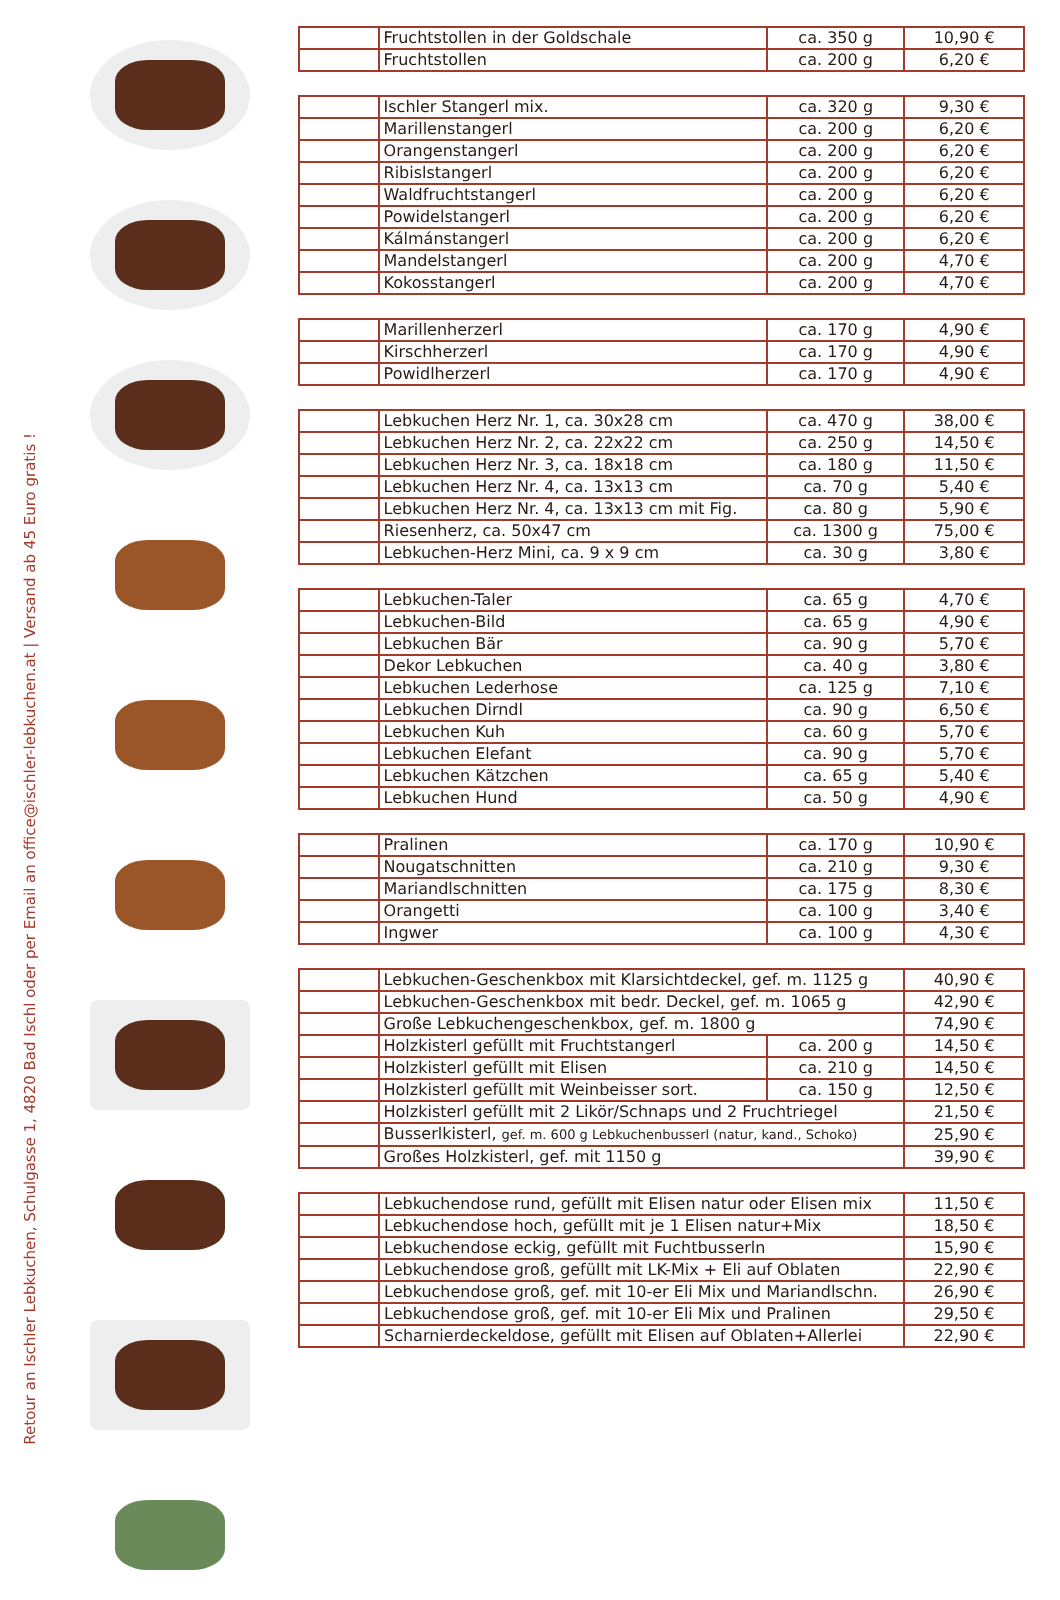Retour an Ischler Lebkuchen, Schulgasse 1, 4820 Bad Ischl oder per Email an office@ischler-lebkuchen.at | Versand ab 45 Euro gratis !
| | Fruchtstollen in der Goldschale | ca. 350 g | 10,90 € |
| | Fruchtstollen | ca. 200 g | 6,20 € |
| | Ischler Stangerl mix. | ca. 320 g | 9,30 € |
| | Marillenstangerl | ca. 200 g | 6,20 € |
| | Orangenstangerl | ca. 200 g | 6,20 € |
| | Ribislstangerl | ca. 200 g | 6,20 € |
| | Waldfruchtstangerl | ca. 200 g | 6,20 € |
| | Powidelstangerl | ca. 200 g | 6,20 € |
| | Kálmánstangerl | ca. 200 g | 6,20 € |
| | Mandelstangerl | ca. 200 g | 4,70 € |
| | Kokosstangerl | ca. 200 g | 4,70 € |
| | Marillenherzerl | ca. 170 g | 4,90 € |
| | Kirschherzerl | ca. 170 g | 4,90 € |
| | Powidlherzerl | ca. 170 g | 4,90 € |
| | Lebkuchen Herz Nr. 1, ca. 30x28 cm | ca. 470 g | 38,00 € |
| | Lebkuchen Herz Nr. 2, ca. 22x22 cm | ca. 250 g | 14,50 € |
| | Lebkuchen Herz Nr. 3, ca. 18x18 cm | ca. 180 g | 11,50 € |
| | Lebkuchen Herz Nr. 4, ca. 13x13 cm | ca. 70 g | 5,40 € |
| | Lebkuchen Herz Nr. 4, ca. 13x13 cm mit Fig. | ca. 80 g | 5,90 € |
| | Riesenherz, ca. 50x47 cm | ca. 1300 g | 75,00 € |
| | Lebkuchen-Herz Mini, ca. 9 x 9 cm | ca. 30 g | 3,80 € |
| | Lebkuchen-Taler | ca. 65 g | 4,70 € |
| | Lebkuchen-Bild | ca. 65 g | 4,90 € |
| | Lebkuchen Bär | ca. 90 g | 5,70 € |
| | Dekor Lebkuchen | ca. 40 g | 3,80 € |
| | Lebkuchen Lederhose | ca. 125 g | 7,10 € |
| | Lebkuchen Dirndl | ca. 90 g | 6,50 € |
| | Lebkuchen Kuh | ca. 60 g | 5,70 € |
| | Lebkuchen Elefant | ca. 90 g | 5,70 € |
| | Lebkuchen Kätzchen | ca. 65 g | 5,40 € |
| | Lebkuchen Hund | ca. 50 g | 4,90 € |
| | Pralinen | ca. 170 g | 10,90 € |
| | Nougatschnitten | ca. 210 g | 9,30 € |
| | Mariandlschnitten | ca. 175 g | 8,30 € |
| | Orangetti | ca. 100 g | 3,40 € |
| | Ingwer | ca. 100 g | 4,30 € |
| | Lebkuchen-Geschenkbox mit Klarsichtdeckel, gef. m. 1125 g | | 40,90 € |
| | Lebkuchen-Geschenkbox mit bedr. Deckel, gef. m. 1065 g | | 42,90 € |
| | Große Lebkuchengeschenkbox, gef. m. 1800 g | | 74,90 € |
| | Holzkisterl gefüllt mit Fruchtstangerl | ca. 200 g | 14,50 € |
| | Holzkisterl gefüllt mit Elisen | ca. 210 g | 14,50 € |
| | Holzkisterl gefüllt mit Weinbeisser sort. | ca. 150 g | 12,50 € |
| | Holzkisterl gefüllt mit 2 Likör/Schnaps und 2 Fruchtriegel | | 21,50 € |
| | Busserlkisterl, gef. m. 600 g Lebkuchenbusserl (natur, kand., Schoko) | | 25,90 € |
| | Großes Holzkisterl, gef. mit 1150 g | | 39,90 € |
| | Lebkuchendose rund, gefüllt mit Elisen natur oder Elisen mix | 11,50 € |
| | Lebkuchendose hoch, gefüllt mit je 1 Elisen natur+Mix | 18,50 € |
| | Lebkuchendose eckig, gefüllt mit Fuchtbusserln | 15,90 € |
| | Lebkuchendose groß, gefüllt mit LK-Mix + Eli auf Oblaten | 22,90 € |
| | Lebkuchendose groß, gef. mit 10-er Eli Mix und Mariandlschn. | 26,90 € |
| | Lebkuchendose groß, gef. mit 10-er Eli Mix und Pralinen | 29,50 € |
| | Scharnierdeckeldose, gefüllt mit Elisen auf Oblaten+Allerlei | 22,90 € |